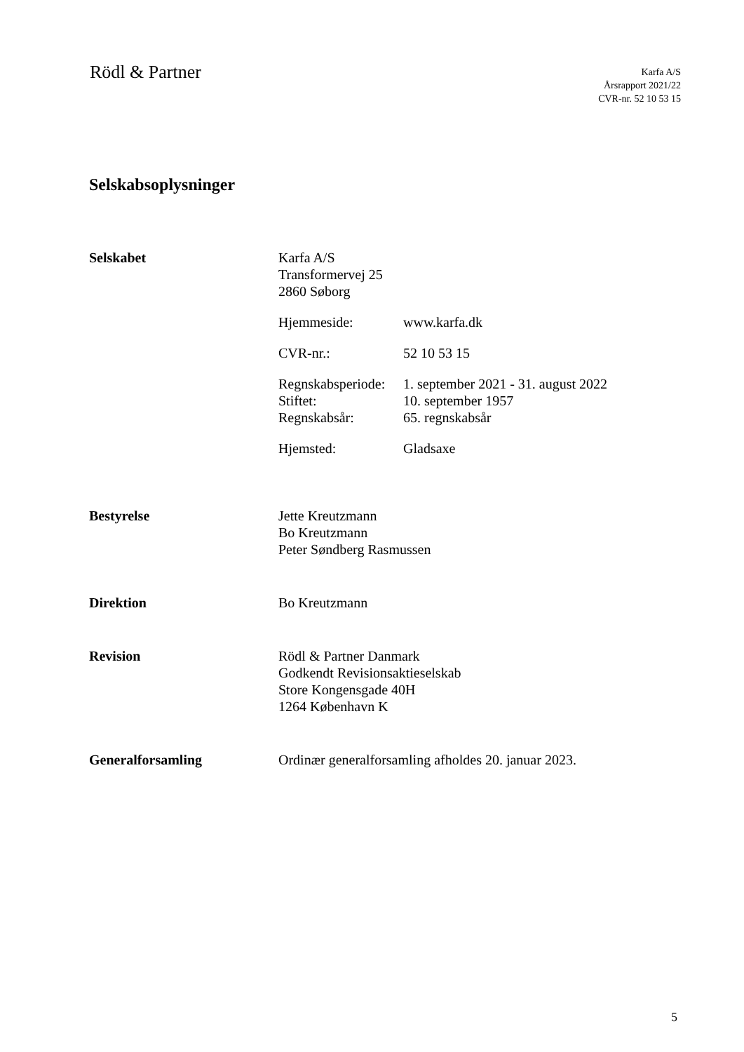Rödl & Partner
Karfa A/S
Årsrapport 2021/22
CVR-nr. 52 10 53 15
Selskabsoplysninger
Selskabet Karfa A/S
Transformervej 25
2860 Søborg
Hjemmeside: www.karfa.dk
CVR-nr.: 52 10 53 15
Regnskabsperiode: 1. september 2021 - 31. august 2022
Stiftet: 10. september 1957
Regnskabsår: 65. regnskabsår
Hjemsted: Gladsaxe
Bestyrelse Jette Kreutzmann
Bo Kreutzmann
Peter Søndberg Rasmussen
Direktion Bo Kreutzmann
Revision Rödl & Partner Danmark
Godkendt Revisionsaktieselskab
Store Kongensgade 40H
1264 København K
Generalforsamling Ordinær generalforsamling afholdes 20. januar 2023.
5